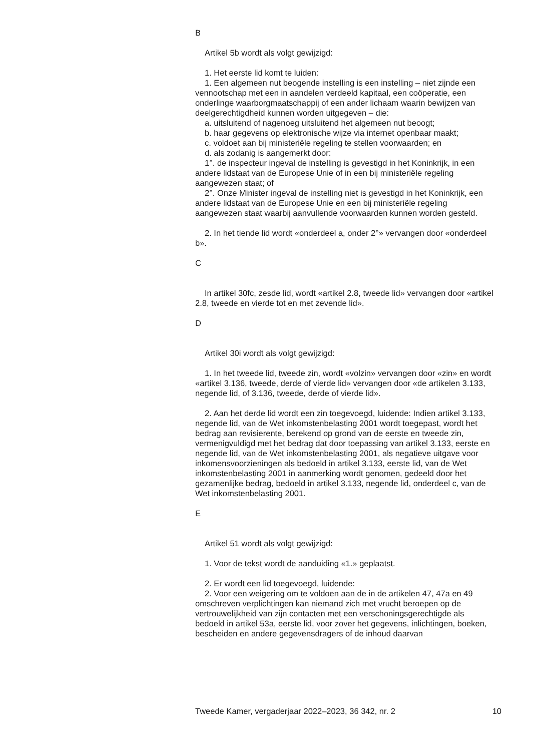B
Artikel 5b wordt als volgt gewijzigd:
1. Het eerste lid komt te luiden:
1. Een algemeen nut beogende instelling is een instelling – niet zijnde een vennootschap met een in aandelen verdeeld kapitaal, een coöperatie, een onderlinge waarborgmaatschappij of een ander lichaam waarin bewijzen van deelgerechtigdheid kunnen worden uitgegeven – die:
a. uitsluitend of nagenoeg uitsluitend het algemeen nut beoogt;
b. haar gegevens op elektronische wijze via internet openbaar maakt;
c. voldoet aan bij ministeriële regeling te stellen voorwaarden; en
d. als zodanig is aangemerkt door:
1°. de inspecteur ingeval de instelling is gevestigd in het Koninkrijk, in een andere lidstaat van de Europese Unie of in een bij ministeriële regeling aangewezen staat; of
2°. Onze Minister ingeval de instelling niet is gevestigd in het Koninkrijk, een andere lidstaat van de Europese Unie en een bij ministeriële regeling aangewezen staat waarbij aanvullende voorwaarden kunnen worden gesteld.
2. In het tiende lid wordt «onderdeel a, onder 2°» vervangen door «onderdeel b».
C
In artikel 30fc, zesde lid, wordt «artikel 2.8, tweede lid» vervangen door «artikel 2.8, tweede en vierde tot en met zevende lid».
D
Artikel 30i wordt als volgt gewijzigd:
1. In het tweede lid, tweede zin, wordt «volzin» vervangen door «zin» en wordt «artikel 3.136, tweede, derde of vierde lid» vervangen door «de artikelen 3.133, negende lid, of 3.136, tweede, derde of vierde lid».
2. Aan het derde lid wordt een zin toegevoegd, luidende: Indien artikel 3.133, negende lid, van de Wet inkomstenbelasting 2001 wordt toegepast, wordt het bedrag aan revisierente, berekend op grond van de eerste en tweede zin, vermenigvuldigd met het bedrag dat door toepassing van artikel 3.133, eerste en negende lid, van de Wet inkomstenbelasting 2001, als negatieve uitgave voor inkomensvoorzieningen als bedoeld in artikel 3.133, eerste lid, van de Wet inkomstenbelasting 2001 in aanmerking wordt genomen, gedeeld door het gezamenlijke bedrag, bedoeld in artikel 3.133, negende lid, onderdeel c, van de Wet inkomstenbelasting 2001.
E
Artikel 51 wordt als volgt gewijzigd:
1. Voor de tekst wordt de aanduiding «1.» geplaatst.
2. Er wordt een lid toegevoegd, luidende:
2. Voor een weigering om te voldoen aan de in de artikelen 47, 47a en 49 omschreven verplichtingen kan niemand zich met vrucht beroepen op de vertrouwelijkheid van zijn contacten met een verschoningsgerechtigde als bedoeld in artikel 53a, eerste lid, voor zover het gegevens, inlichtingen, boeken, bescheiden en andere gegevensdragers of de inhoud daarvan
Tweede Kamer, vergaderjaar 2022–2023, 36 342, nr. 2 10